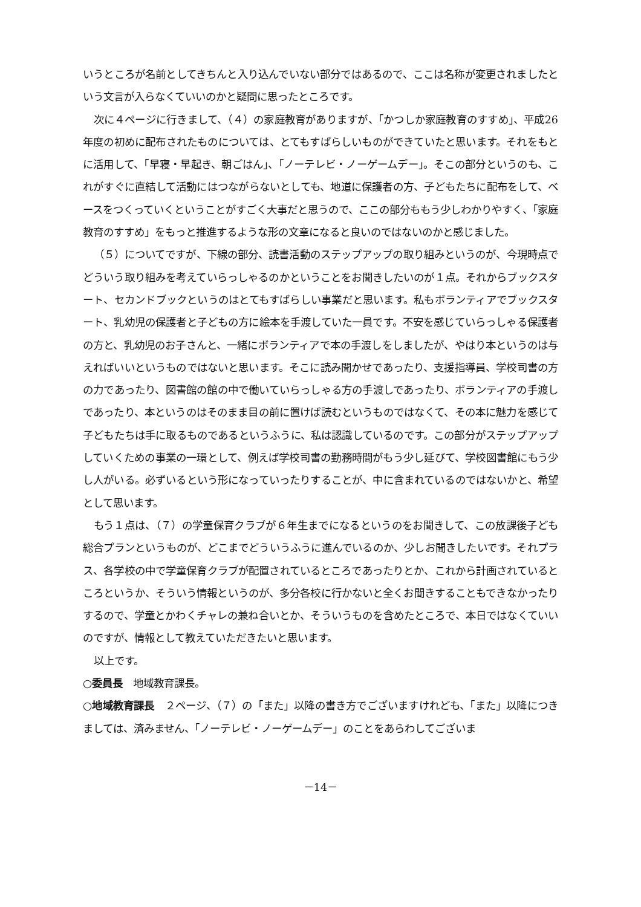いうところが名前としてきちんと入り込んでいない部分ではあるので、ここは名称が変更されましたという文言が入らなくていいのかと疑問に思ったところです。
次に４ページに行きまして、（４）の家庭教育がありますが、「かつしか家庭教育のすすめ」、平成26年度の初めに配布されたものについては、とてもすばらしいものができていたと思います。それをもとに活用して、「早寝・早起き、朝ごはん」、「ノーテレビ・ノーゲームデー」。そこの部分というのも、これがすぐに直結して活動にはつながらないとしても、地道に保護者の方、子どもたちに配布をして、ベースをつくっていくということがすごく大事だと思うので、ここの部分ももう少しわかりやすく、「家庭教育のすすめ」をもっと推進するような形の文章になると良いのではないのかと感じました。
（５）についてですが、下線の部分、読書活動のステップアップの取り組みというのが、今現時点でどういう取り組みを考えていらっしゃるのかということをお聞きしたいのが１点。それからブックスタート、セカンドブックというのはとてもすばらしい事業だと思います。私もボランティアでブックスタート、乳幼児の保護者と子どもの方に絵本を手渡していた一員です。不安を感じていらっしゃる保護者の方と、乳幼児のお子さんと、一緒にボランティアで本の手渡しをしましたが、やはり本というのは与えればいいというものではないと思います。そこに読み聞かせであったり、支援指導員、学校司書の方の力であったり、図書館の館の中で働いていらっしゃる方の手渡しであったり、ボランティアの手渡しであったり、本というのはそのまま目の前に置けば読むというものではなくて、その本に魅力を感じて子どもたちは手に取るものであるというふうに、私は認識しているのです。この部分がステップアップしていくための事業の一環として、例えば学校司書の勤務時間がもう少し延びて、学校図書館にもう少し人がいる。必ずいるという形になっていったりすることが、中に含まれているのではないかと、希望として思います。
もう１点は、（７）の学童保育クラブが６年生までになるというのをお聞きして、この放課後子ども総合プランというものが、どこまでどういうふうに進んでいるのか、少しお聞きしたいです。それプラス、各学校の中で学童保育クラブが配置されているところであったりとか、これから計画されているところというか、そういう情報というのが、多分各校に行かないと全くお聞きすることもできなかったりするので、学童とかわくチャレの兼ね合いとか、そういうものを含めたところで、本日ではなくていいのですが、情報として教えていただきたいと思います。
以上です。
○委員長　地域教育課長。
○地域教育課長　２ページ、（７）の「また」以降の書き方でございますけれども、「また」以降につきましては、済みません、「ノーテレビ・ノーゲームデー」のことをあらわしてございま
－14－